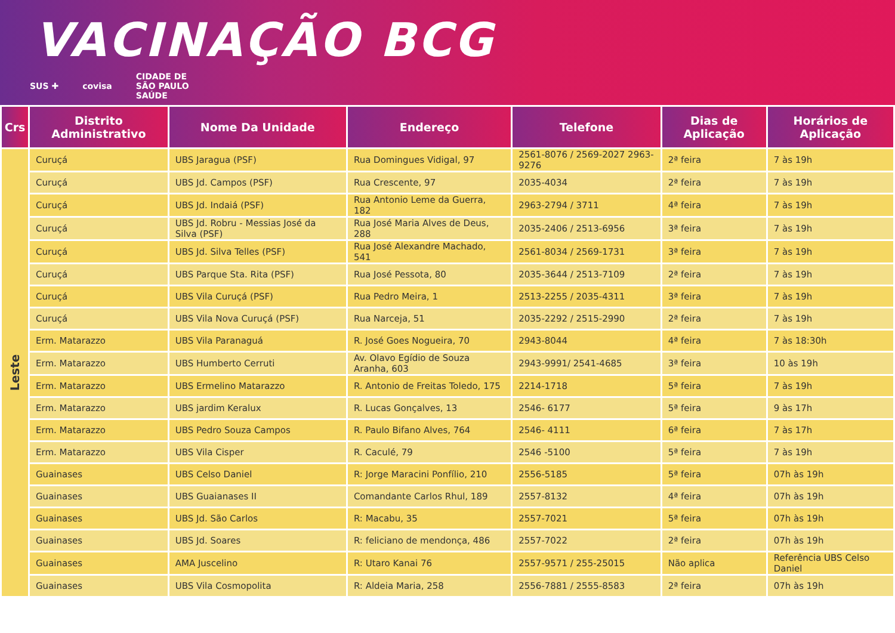VACINAÇÃO BCG
SUS ✚ covisa CIDADE DE
SÃO PAULO
SAÚDE
| Crs | Distrito Administrativo | Nome Da Unidade | Endereço | Telefone | Dias de Aplicação | Horários de Aplicação |
| --- | --- | --- | --- | --- | --- | --- |
| Leste | Curuçá | UBS Jaragua (PSF) | Rua Domingues Vidigal, 97 | 2561-8076 / 2569-2027 2963-9276 | 2ª feira | 7 às 19h |
| | Curuçá | UBS Jd. Campos (PSF) | Rua Crescente, 97 | 2035-4034 | 2ª feira | 7 às 19h |
| | Curuçá | UBS Jd. Indaiá (PSF) | Rua Antonio Leme da Guerra, 182 | 2963-2794 / 3711 | 4ª feira | 7 às 19h |
| | Curuçá | UBS Jd. Robru - Messias José da Silva (PSF) | Rua José Maria Alves de Deus, 288 | 2035-2406 / 2513-6956 | 3ª feira | 7 às 19h |
| | Curuçá | UBS Jd. Silva Telles (PSF) | Rua José Alexandre Machado, 541 | 2561-8034 / 2569-1731 | 3ª feira | 7 às 19h |
| | Curuçá | UBS Parque Sta. Rita (PSF) | Rua José Pessota, 80 | 2035-3644 / 2513-7109 | 2ª feira | 7 às 19h |
| | Curuçá | UBS Vila Curuçá (PSF) | Rua Pedro Meira, 1 | 2513-2255 / 2035-4311 | 3ª feira | 7 às 19h |
| | Curuçá | UBS Vila Nova Curuçá (PSF) | Rua Narceja, 51 | 2035-2292 / 2515-2990 | 2ª feira | 7 às 19h |
| | Erm. Matarazzo | UBS Vila Paranaguá | R. José Goes Nogueira, 70 | 2943-8044 | 4ª feira | 7 às 18:30h |
| | Erm. Matarazzo | UBS Humberto Cerruti | Av. Olavo Egídio de Souza Aranha, 603 | 2943-9991/ 2541-4685 | 3ª feira | 10 às 19h |
| | Erm. Matarazzo | UBS Ermelino Matarazzo | R. Antonio de Freitas Toledo, 175 | 2214-1718 | 5ª feira | 7 às 19h |
| | Erm. Matarazzo | UBS jardim Keralux | R. Lucas Gonçalves, 13 | 2546- 6177 | 5ª feira | 9 às 17h |
| | Erm. Matarazzo | UBS Pedro Souza Campos | R. Paulo Bifano Alves, 764 | 2546- 4111 | 6ª feira | 7 às 17h |
| | Erm. Matarazzo | UBS Vila Cisper | R. Caculé, 79 | 2546 -5100 | 5ª feira | 7 às 19h |
| | Guainases | UBS Celso Daniel | R: Jorge Maracini Ponfílio, 210 | 2556-5185 | 5ª feira | 07h às 19h |
| | Guainases | UBS Guaianases II | Comandante Carlos Rhul, 189 | 2557-8132 | 4ª feira | 07h às 19h |
| | Guainases | UBS Jd. São Carlos | R: Macabu, 35 | 2557-7021 | 5ª feira | 07h às 19h |
| | Guainases | UBS Jd. Soares | R: feliciano de mendonça, 486 | 2557-7022 | 2ª feira | 07h às 19h |
| | Guainases | AMA Juscelino | R: Utaro Kanai 76 | 2557-9571 / 255-25015 | Não aplica | Referência UBS Celso Daniel |
| | Guainases | UBS Vila Cosmopolita | R: Aldeia Maria, 258 | 2556-7881 / 2555-8583 | 2ª feira | 07h às 19h |